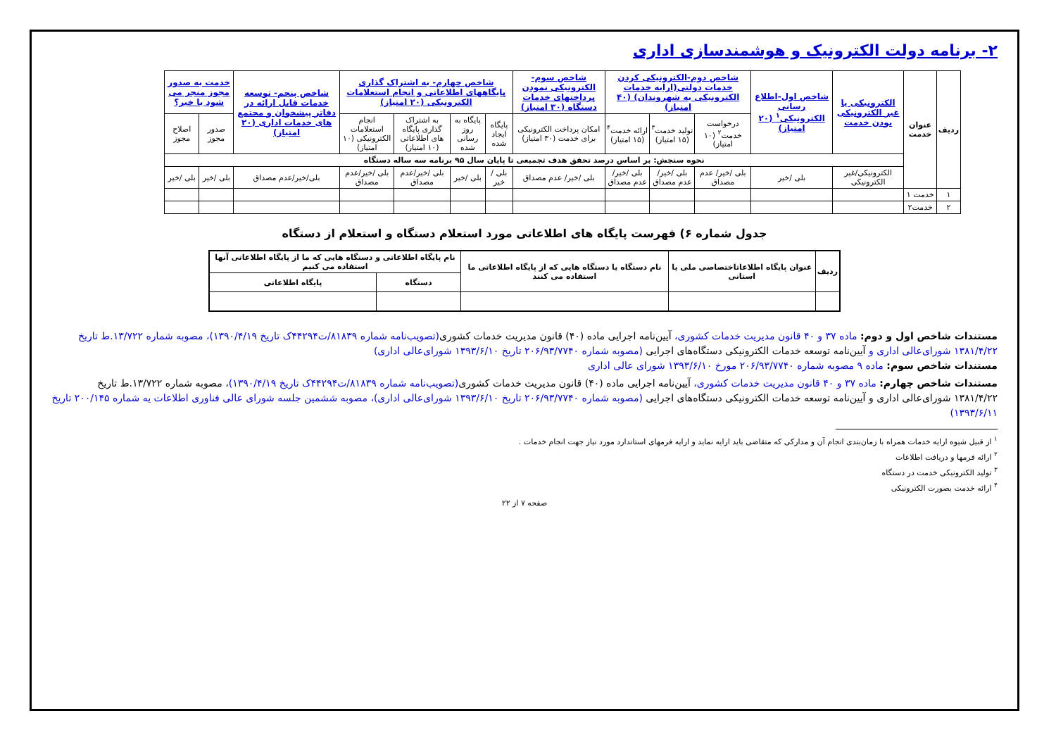۲- برنامه دولت الکترونیک و هوشمندسازی اداری
| ردیف | عنوان خدمت | الکترونیکی یا غیر الکترونیکی بودن خدمت | شاخص اول-اطلاع رسانی الکترونیکی<sup>۱</sup> (۲۰ امتیاز) | شاخص دوم-الکترونیکی کردن خدمات دولتی(ارایه خدمات الکترونیکی به شهروندان) (۴۰ امتیاز) | | | شاخص سوم-الکترونیکی نمودن پرداختهای خدمات دستگاه (۳۰ امتیاز) | شاخص چهارم- به اشتراک گذاری پایگاههای اطلاعاتی و انجام استعلامات الکترونیکی (۲۰ امتیاز) | | | | شاخص پنجم- توسعه خدمات قابل ارائه در دفاتر پیشخوان و مجتمع های خدمات اداری (۲۰ امتیاز) | خدمت به صدور مجوز منجر می شود یا خیر؟ | |
| --- | --- | --- | --- | --- | --- | --- | --- | --- | --- | --- | --- | --- | --- | --- |
| | | | | درخواست خدمت<sup>۲</sup> (۱۰ امتیاز) | تولید خدمت<sup>۳</sup> (۱۵ امتیاز) | ارائه خدمت<sup>۴</sup> (۱۵ امتیاز) | امکان پرداخت الکترونیکی برای خدمت (۳۰ امتیاز) | پایگاه ایجاد شده | پایگاه به روز رسانی شده | به اشتراک گذاری پایگاه های اطلاعاتی (۱۰ امتیاز) | انجام استعلامات الکترونیکی (۱۰ امتیاز) | | صدور مجوز | اصلاح مجوز |
| | | نحوه سنجش: بر اساس درصد تحقق هدف تجمیعی تا پایان سال ۹۵ برنامه سه ساله دستگاه | | | | | | | | | | | | |
| | | الکترونیکی/غیر الکترونیکی | بلی /خیر | بلی /خیر/ عدم مصداق | بلی /خیر/ عدم مصداق | بلی /خیر/ عدم مصداق | بلی /خیر/ عدم مصداق | بلی /خیر | بلی /خیر | بلی /خیر/عدم مصداق | بلی /خیر/عدم مصداق | بلی/خیر/عدم مصداق | بلی /خیر | بلی /خیر |
| ۱ | خدمت ۱ | | | | | | | | | | | | | |
| ۲ | خدمت۲ | | | | | | | | | | | | | |
جدول شماره ۶) فهرست پایگاه های اطلاعاتی مورد استعلام دستگاه و استعلام از دستگاه
| ردیف | عنوان پایگاه اطلاعاتاختصاصی ملی یا استانی | نام دستگاه یا دستگاه هایی که از پایگاه اطلاعاتی ما استفاده می کنند | نام پایگاه اطلاعاتی و دستگاه هایی که ما از پایگاه اطلاعاتی آنها استفاده می کنیم | |
| --- | --- | --- | --- | --- |
| | | | دستگاه | پایگاه اطلاعاتی |
مستندات شاخص اول و دوم: ماده ۳۷ و ۴۰ قانون مدیریت خدمات کشوری، آیین‌نامه اجرایی ماده (۴۰) قانون مدیریت خدمات کشوری(تصویب‌نامه شماره ۸۱۸۳۹/ت۴۴۲۹۴ک تاریخ ۱۳۹۰/۴/۱۹)، مصوبه شماره ۱۳/۷۲۲.ط تاریخ ۱۳۸۱/۴/۲۲ شورای‌عالی اداری و آیین‌نامه توسعه خدمات الکترونیکی دستگاه‌های اجرایی (مصوبه شماره ۲۰۶/۹۳/۷۷۴۰ تاریخ ۱۳۹۳/۶/۱۰ شورای‌عالی اداری)
مستندات شاخص سوم: ماده ۹ مصوبه شماره ۲۰۶/۹۳/۷۷۴۰ مورخ ۱۳۹۳/۶/۱۰ شورای عالی اداری
مستندات شاخص چهارم: ماده ۳۷ و ۴۰ قانون مدیریت خدمات کشوری، آیین‌نامه اجرایی ماده (۴۰) قانون مدیریت خدمات کشوری(تصویب‌نامه شماره ۸۱۸۳۹/ت۴۴۲۹۴ک تاریخ ۱۳۹۰/۴/۱۹)، مصوبه شماره ۱۳/۷۲۲.ط تاریخ ۱۳۸۱/۴/۲۲ شورای‌عالی اداری و آیین‌نامه توسعه خدمات الکترونیکی دستگاه‌های اجرایی (مصوبه شماره ۲۰۶/۹۳/۷۷۴۰ تاریخ ۱۳۹۳/۶/۱۰ شورای‌عالی اداری)، مصوبه ششمین جلسه شورای عالی فناوری اطلاعات یه شماره ۲۰۰/۱۴۵ تاریخ ۱۳۹۳/۶/۱۱)
<sup>۱</sup> از قبیل شیوه ارایه خدمات همراه با زمان‌بندی انجام آن و مدارکی که متقاضی باید ارایه نماید و ارایه فرمهای استاندارد مورد نیاز جهت انجام خدمات .
<sup>۲</sup> ارائه فرمها و دریافت اطلاعات
<sup>۳</sup> تولید الکترونیکی خدمت در دستگاه
<sup>۴</sup> ارائه خدمت بصورت الکترونیکی
صفحه ۷ از ۲۲